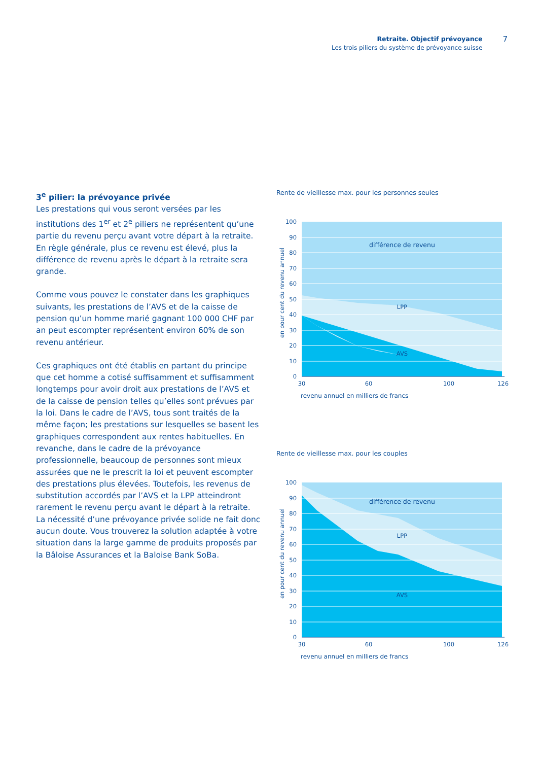Retraite. Objectif prévoyance
Les trois piliers du système de prévoyance suisse
7
3<sup>e</sup> pilier: la prévoyance privée
Les prestations qui vous seront versées par les institutions des 1<sup>er</sup> et 2<sup>e</sup> piliers ne représentent qu’une partie du revenu perçu avant votre départ à la retraite. En règle générale, plus ce revenu est élevé, plus la différence de revenu après le départ à la retraite sera grande.
Comme vous pouvez le constater dans les graphiques suivants, les prestations de l’AVS et de la caisse de pension qu’un homme marié gagnant 100 000 CHF par an peut escompter représentent environ 60% de son revenu antérieur.
Ces graphiques ont été établis en partant du principe que cet homme a cotisé suffisamment et suffisamment longtemps pour avoir droit aux prestations de l’AVS et de la caisse de pension telles qu’elles sont prévues par la loi. Dans le cadre de l’AVS, tous sont traités de la même façon; les prestations sur lesquelles se basent les graphiques correspondent aux rentes habituelles. En revanche, dans le cadre de la prévoyance professionnelle, beaucoup de personnes sont mieux assurées que ne le prescrit la loi et peuvent escompter des prestations plus élevées. Toutefois, les revenus de substitution accordés par l’AVS et la LPP atteindront rarement le revenu perçu avant le départ à la retraite. La nécessité d’une prévoyance privée solide ne fait donc aucun doute. Vous trouverez la solution adaptée à votre situation dans la large gamme de produits proposés par la Bâloise Assurances et la Baloise Bank SoBa.
Rente de vieillesse max. pour les personnes seules
en pour cent du revenu annuel
100
90
80
70
60
50
40
30
20
10
0
30
60
100
126
différence de revenu
LPP
AVS
revenu annuel en milliers de francs
Rente de vieillesse max. pour les couples
en pour cent du revenu annuel
100
90
80
70
60
50
40
30
20
10
0
30
60
100
126
différence de revenu
LPP
AVS
revenu annuel en milliers de francs